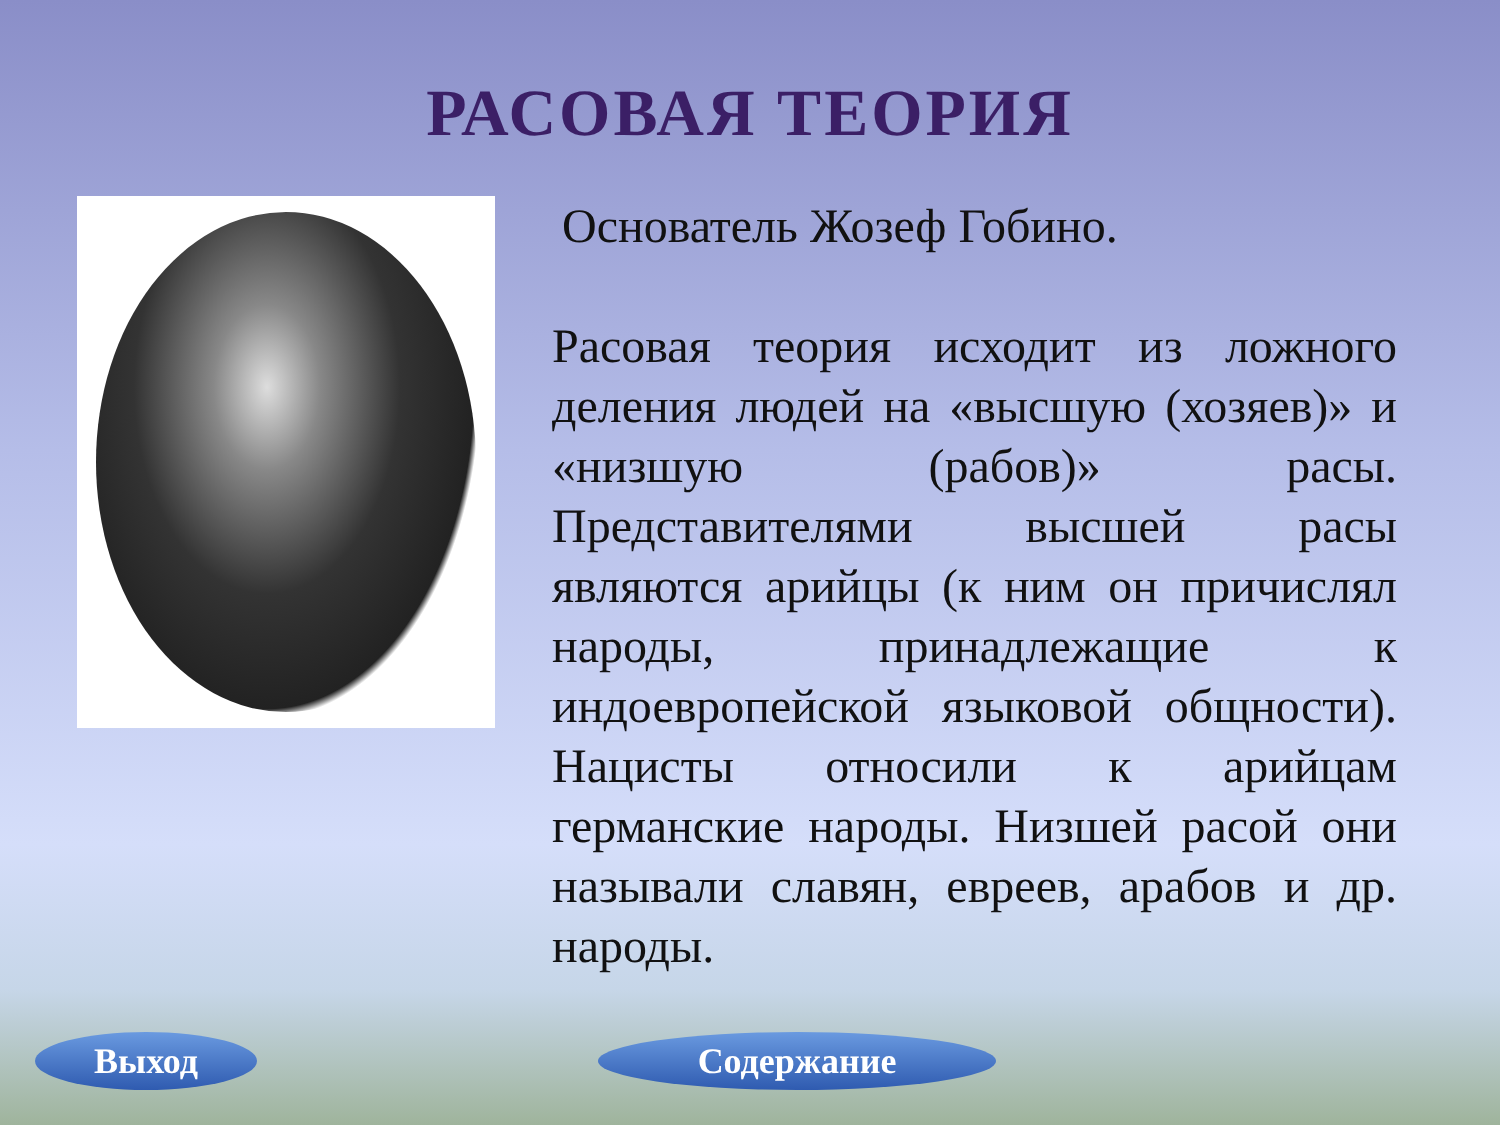РАСОВАЯ ТЕОРИЯ
Основатель Жозеф Гобино.
Расовая теория исходит из ложного деления людей на «высшую (хозяев)» и «низшую (рабов)» расы. Представителями высшей расы являются арийцы (к ним он причислял народы, принадлежащие к индоевропейской языковой общности). Нацисты относили к арийцам германские народы. Низшей расой они называли славян, евреев, арабов и др. народы.
Выход Содержание